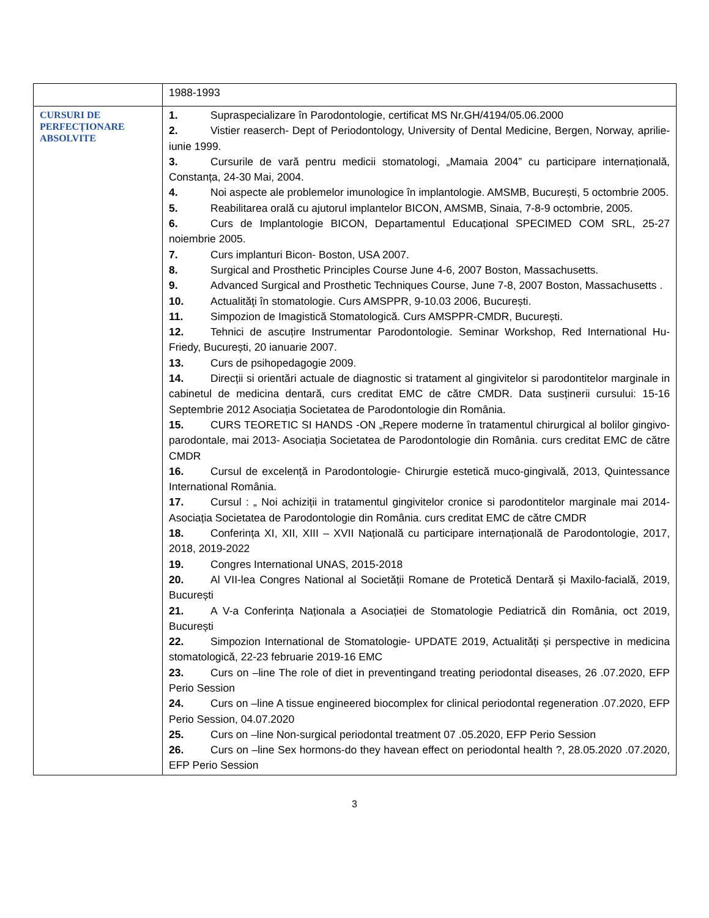| | 1988-1993 |
| CURSURI DE PERFECȚIONARE ABSOLVITE | 1. Supraspecializare în Parodontologie, certificat MS Nr.GH/4194/05.06.2000 2. Vistier reaserch- Dept of Periodontology, University of Dental Medicine, Bergen, Norway, aprilie-iunie 1999. 3. Cursurile de vară pentru medicii stomatologi, „Mamaia 2004” cu participare internațională, Constanța, 24-30 Mai, 2004. 4. Noi aspecte ale problemelor imunologice în implantologie. AMSMB, București, 5 octombrie 2005. 5. Reabilitarea orală cu ajutorul implantelor BICON, AMSMB, Sinaia, 7-8-9 octombrie, 2005. 6. Curs de Implantologie BICON, Departamentul Educațional SPECIMED COM SRL, 25-27 noiembrie 2005. 7. Curs implanturi Bicon- Boston, USA 2007. 8. Surgical and Prosthetic Principles Course June 4-6, 2007 Boston, Massachusetts. 9. Advanced Surgical and Prosthetic Techniques Course, June 7-8, 2007 Boston, Massachusetts . 10. Actualităţi în stomatologie. Curs AMSPPR, 9-10.03 2006, București. 11. Simpozion de Imagistică Stomatologică. Curs AMSPPR-CMDR, București. 12. Tehnici de ascuțire Instrumentar Parodontologie. Seminar Workshop, Red International Hu-Friedy, București, 20 ianuarie 2007. 13. Curs de psihopedagogie 2009. 14. Direcții si orientări actuale de diagnostic si tratament al gingivitelor si parodontitelor marginale in cabinetul de medicina dentară, curs creditat EMC de către CMDR. Data susținerii cursului: 15-16 Septembrie 2012 Asociația Societatea de Parodontologie din România. 15. CURS TEORETIC SI HANDS -ON „Repere moderne în tratamentul chirurgical al bolilor gingivo-parodontale, mai 2013- Asociația Societatea de Parodontologie din România. curs creditat EMC de către CMDR 16. Cursul de excelență in Parodontologie- Chirurgie estetică muco-gingivală, 2013, Quintessance International România. 17. Cursul : „ Noi achiziții in tratamentul gingivitelor cronice si parodontitelor marginale mai 2014- Asociația Societatea de Parodontologie din România. curs creditat EMC de către CMDR 18. Conferința XI, XII, XIII – XVII Națională cu participare internațională de Parodontologie, 2017, 2018, 2019-2022 19. Congres International UNAS, 2015-2018 20. Al VII-lea Congres National al Societății Romane de Protetică Dentară și Maxilo-facială, 2019, București 21. A V-a Conferința Naționala a Asociației de Stomatologie Pediatrică din România, oct 2019, București 22. Simpozion International de Stomatologie- UPDATE 2019, Actualități și perspective in medicina stomatologică, 22-23 februarie 2019-16 EMC 23. Curs on –line The role of diet in preventingand treating periodontal diseases, 26 .07.2020, EFP Perio Session 24. Curs on –line A tissue engineered biocomplex for clinical periodontal regeneration .07.2020, EFP Perio Session, 04.07.2020 25. Curs on –line Non-surgical periodontal treatment 07 .05.2020, EFP Perio Session 26. Curs on –line Sex hormons-do they havean effect on periodontal health ?, 28.05.2020 .07.2020, EFP Perio Session |
3